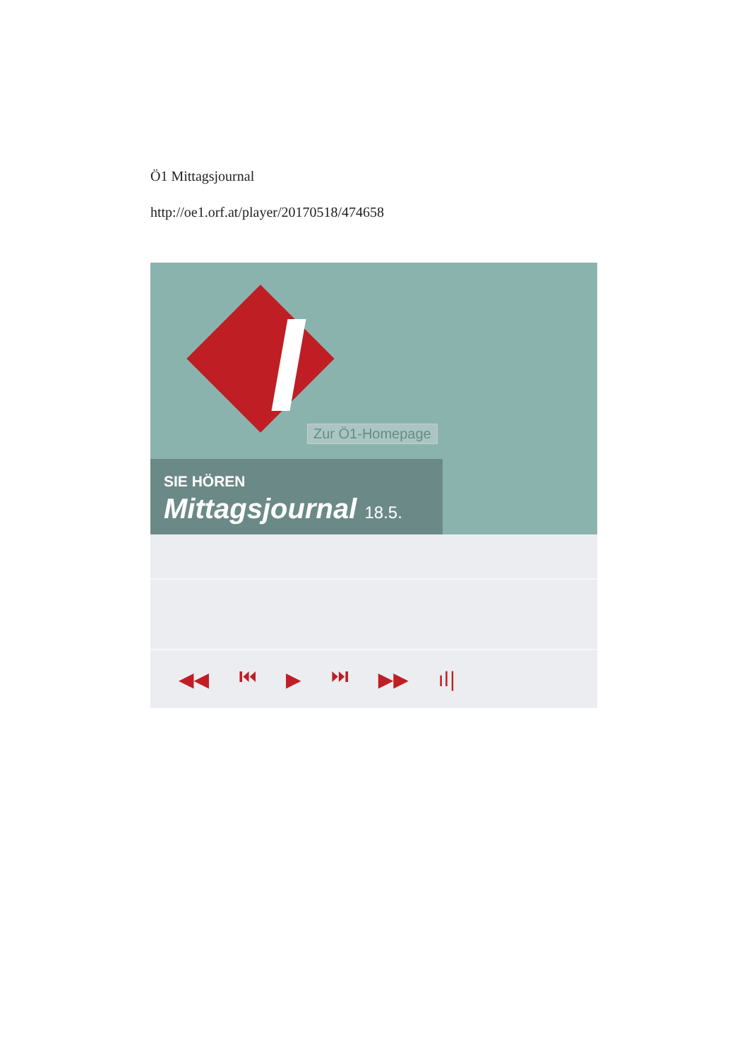Ö1 Mittagsjournal
http://oe1.orf.at/player/20170518/474658
Zur Ö1-Homepage
SIE HÖREN
Mittagsjournal 18.5.
◀◀ ⏮ ▶ ⏭ ▶▶ ıl|